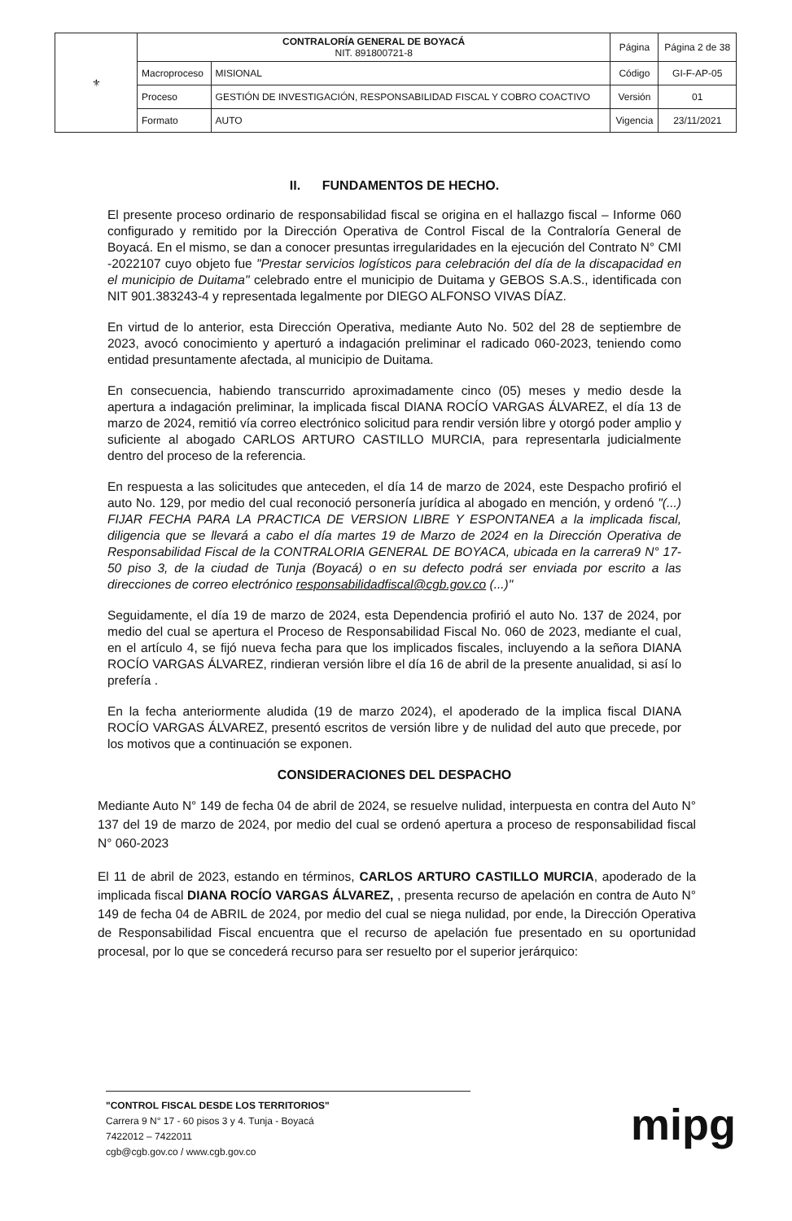| ⚜ | CONTRALORÍA GENERAL DE BOYACÁ NIT. 891800721-8 | | Página | Página 2 de 38 |
| | Macroproceso | MISIONAL | Código | GI-F-AP-05 |
| | Proceso | GESTIÓN DE INVESTIGACIÓN, RESPONSABILIDAD FISCAL Y COBRO COACTIVO | Versión | 01 |
| | Formato | AUTO | Vigencia | 23/11/2021 |
II. FUNDAMENTOS DE HECHO.
El presente proceso ordinario de responsabilidad fiscal se origina en el hallazgo fiscal – Informe 060 configurado y remitido por la Dirección Operativa de Control Fiscal de la Contraloría General de Boyacá. En el mismo, se dan a conocer presuntas irregularidades en la ejecución del Contrato N° CMI -2022107 cuyo objeto fue "Prestar servicios logísticos para celebración del día de la discapacidad en el municipio de Duitama" celebrado entre el municipio de Duitama y GEBOS S.A.S., identificada con NIT 901.383243-4 y representada legalmente por DIEGO ALFONSO VIVAS DÍAZ.
En virtud de lo anterior, esta Dirección Operativa, mediante Auto No. 502 del 28 de septiembre de 2023, avocó conocimiento y aperturó a indagación preliminar el radicado 060-2023, teniendo como entidad presuntamente afectada, al municipio de Duitama.
En consecuencia, habiendo transcurrido aproximadamente cinco (05) meses y medio desde la apertura a indagación preliminar, la implicada fiscal DIANA ROCÍO VARGAS ÁLVAREZ, el día 13 de marzo de 2024, remitió vía correo electrónico solicitud para rendir versión libre y otorgó poder amplio y suficiente al abogado CARLOS ARTURO CASTILLO MURCIA, para representarla judicialmente dentro del proceso de la referencia.
En respuesta a las solicitudes que anteceden, el día 14 de marzo de 2024, este Despacho profirió el auto No. 129, por medio del cual reconoció personería jurídica al abogado en mención, y ordenó "(...) FIJAR FECHA PARA LA PRACTICA DE VERSION LIBRE Y ESPONTANEA a la implicada fiscal, diligencia que se llevará a cabo el día martes 19 de Marzo de 2024 en la Dirección Operativa de Responsabilidad Fiscal de la CONTRALORIA GENERAL DE BOYACA, ubicada en la carrera9 N° 17-50 piso 3, de la ciudad de Tunja (Boyacá) o en su defecto podrá ser enviada por escrito a las direcciones de correo electrónico responsabilidadfiscal@cgb.gov.co (...)"
Seguidamente, el día 19 de marzo de 2024, esta Dependencia profirió el auto No. 137 de 2024, por medio del cual se apertura el Proceso de Responsabilidad Fiscal No. 060 de 2023, mediante el cual, en el artículo 4, se fijó nueva fecha para que los implicados fiscales, incluyendo a la señora DIANA ROCÍO VARGAS ÁLVAREZ, rindieran versión libre el día 16 de abril de la presente anualidad, si así lo prefería .
En la fecha anteriormente aludida (19 de marzo 2024), el apoderado de la implica fiscal DIANA ROCÍO VARGAS ÁLVAREZ, presentó escritos de versión libre y de nulidad del auto que precede, por los motivos que a continuación se exponen.
CONSIDERACIONES DEL DESPACHO
Mediante Auto N° 149 de fecha 04 de abril de 2024, se resuelve nulidad, interpuesta en contra del Auto N° 137 del 19 de marzo de 2024, por medio del cual se ordenó apertura a proceso de responsabilidad fiscal N° 060-2023
El 11 de abril de 2023, estando en términos, CARLOS ARTURO CASTILLO MURCIA, apoderado de la implicada fiscal DIANA ROCÍO VARGAS ÁLVAREZ, , presenta recurso de apelación en contra de Auto N° 149 de fecha 04 de ABRIL de 2024, por medio del cual se niega nulidad, por ende, la Dirección Operativa de Responsabilidad Fiscal encuentra que el recurso de apelación fue presentado en su oportunidad procesal, por lo que se concederá recurso para ser resuelto por el superior jerárquico:
"CONTROL FISCAL DESDE LOS TERRITORIOS"
Carrera 9 N° 17 - 60 pisos 3 y 4. Tunja - Boyacá
7422012 – 7422011
cgb@cgb.gov.co / www.cgb.gov.co
mipg